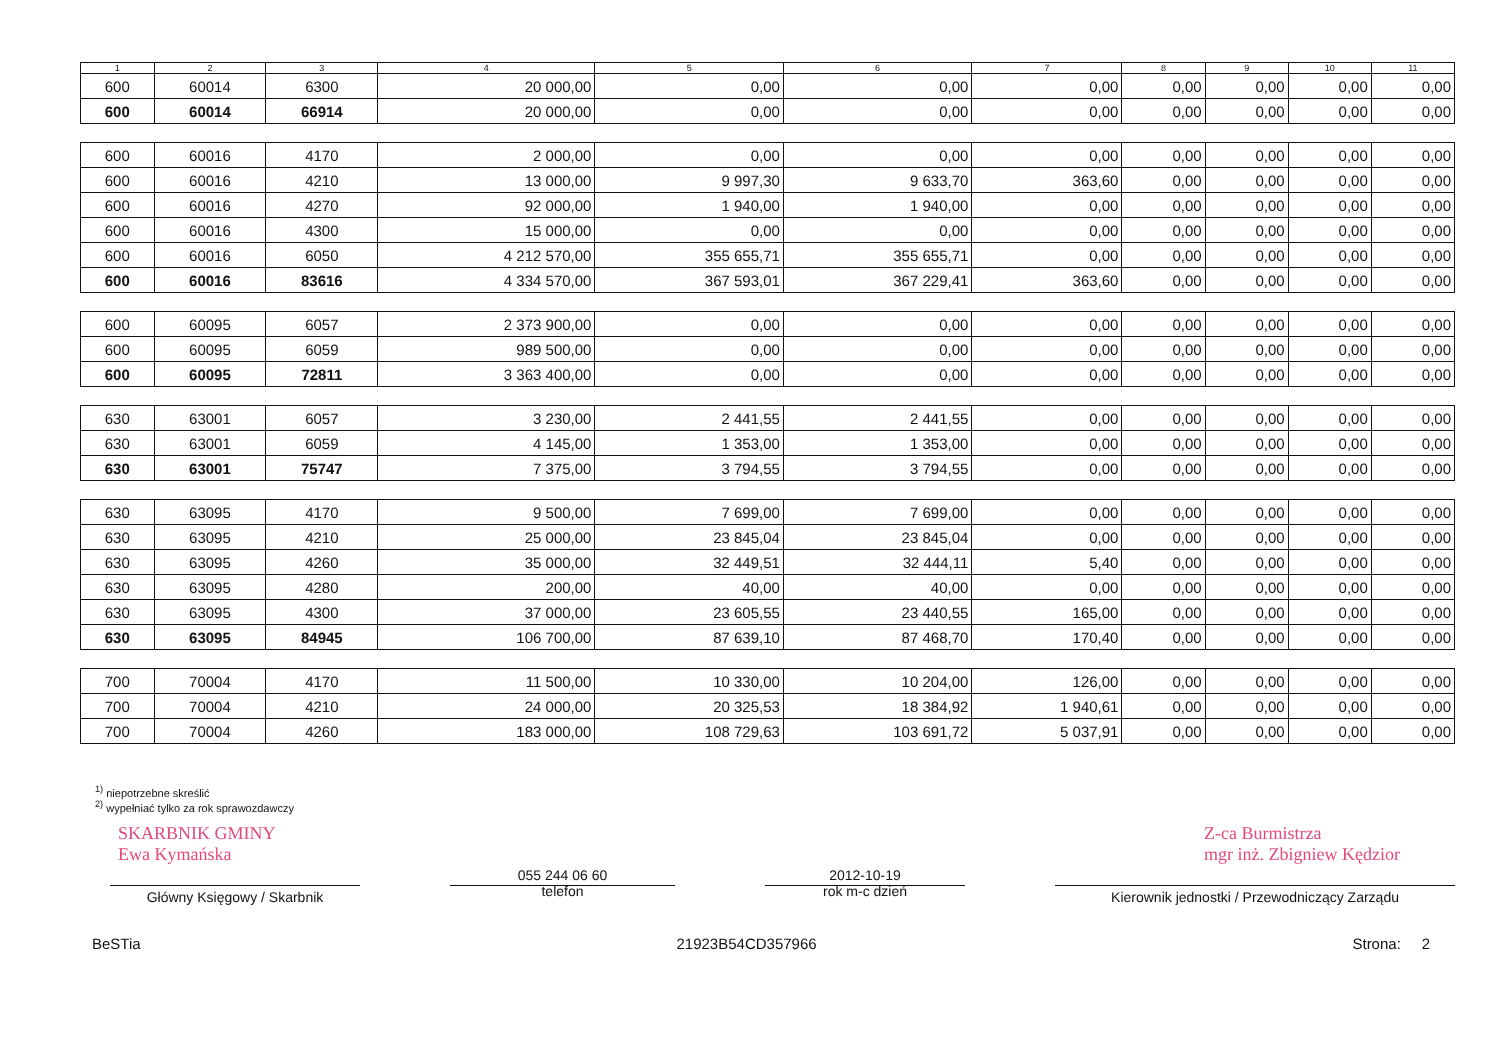| 1 | 2 | 3 | 4 | 5 | 6 | 7 | 8 | 9 | 10 | 11 |
| --- | --- | --- | --- | --- | --- | --- | --- | --- | --- | --- |
| 600 | 60014 | 6300 | 20 000,00 | 0,00 | 0,00 | 0,00 | 0,00 | 0,00 | 0,00 | 0,00 |
| 600 | 60014 | 66914 | 20 000,00 | 0,00 | 0,00 | 0,00 | 0,00 | 0,00 | 0,00 | 0,00 |
| 600 | 60016 | 4170 | 2 000,00 | 0,00 | 0,00 | 0,00 | 0,00 | 0,00 | 0,00 | 0,00 |
| 600 | 60016 | 4210 | 13 000,00 | 9 997,30 | 9 633,70 | 363,60 | 0,00 | 0,00 | 0,00 | 0,00 |
| 600 | 60016 | 4270 | 92 000,00 | 1 940,00 | 1 940,00 | 0,00 | 0,00 | 0,00 | 0,00 | 0,00 |
| 600 | 60016 | 4300 | 15 000,00 | 0,00 | 0,00 | 0,00 | 0,00 | 0,00 | 0,00 | 0,00 |
| 600 | 60016 | 6050 | 4 212 570,00 | 355 655,71 | 355 655,71 | 0,00 | 0,00 | 0,00 | 0,00 | 0,00 |
| 600 | 60016 | 83616 | 4 334 570,00 | 367 593,01 | 367 229,41 | 363,60 | 0,00 | 0,00 | 0,00 | 0,00 |
| 600 | 60095 | 6057 | 2 373 900,00 | 0,00 | 0,00 | 0,00 | 0,00 | 0,00 | 0,00 | 0,00 |
| 600 | 60095 | 6059 | 989 500,00 | 0,00 | 0,00 | 0,00 | 0,00 | 0,00 | 0,00 | 0,00 |
| 600 | 60095 | 72811 | 3 363 400,00 | 0,00 | 0,00 | 0,00 | 0,00 | 0,00 | 0,00 | 0,00 |
| 630 | 63001 | 6057 | 3 230,00 | 2 441,55 | 2 441,55 | 0,00 | 0,00 | 0,00 | 0,00 | 0,00 |
| 630 | 63001 | 6059 | 4 145,00 | 1 353,00 | 1 353,00 | 0,00 | 0,00 | 0,00 | 0,00 | 0,00 |
| 630 | 63001 | 75747 | 7 375,00 | 3 794,55 | 3 794,55 | 0,00 | 0,00 | 0,00 | 0,00 | 0,00 |
| 630 | 63095 | 4170 | 9 500,00 | 7 699,00 | 7 699,00 | 0,00 | 0,00 | 0,00 | 0,00 | 0,00 |
| 630 | 63095 | 4210 | 25 000,00 | 23 845,04 | 23 845,04 | 0,00 | 0,00 | 0,00 | 0,00 | 0,00 |
| 630 | 63095 | 4260 | 35 000,00 | 32 449,51 | 32 444,11 | 5,40 | 0,00 | 0,00 | 0,00 | 0,00 |
| 630 | 63095 | 4280 | 200,00 | 40,00 | 40,00 | 0,00 | 0,00 | 0,00 | 0,00 | 0,00 |
| 630 | 63095 | 4300 | 37 000,00 | 23 605,55 | 23 440,55 | 165,00 | 0,00 | 0,00 | 0,00 | 0,00 |
| 630 | 63095 | 84945 | 106 700,00 | 87 639,10 | 87 468,70 | 170,40 | 0,00 | 0,00 | 0,00 | 0,00 |
| 700 | 70004 | 4170 | 11 500,00 | 10 330,00 | 10 204,00 | 126,00 | 0,00 | 0,00 | 0,00 | 0,00 |
| 700 | 70004 | 4210 | 24 000,00 | 20 325,53 | 18 384,92 | 1 940,61 | 0,00 | 0,00 | 0,00 | 0,00 |
| 700 | 70004 | 4260 | 183 000,00 | 108 729,63 | 103 691,72 | 5 037,91 | 0,00 | 0,00 | 0,00 | 0,00 |
<sup>1)</sup> niepotrzebne skreślić
<sup>2)</sup> wypełniać tylko za rok sprawozdawczy
SKARBNIK GMINY
Ewa Kymańska Z-ca Burmistrza
mgr inż. Zbigniew Kędzior
Główny Księgowy / Skarbnik
055 244 06 60
telefon
2012-10-19
rok m-c dzień
Kierownik jednostki / Przewodniczący Zarządu
BeSTia 21923B54CD357966 Strona: 2